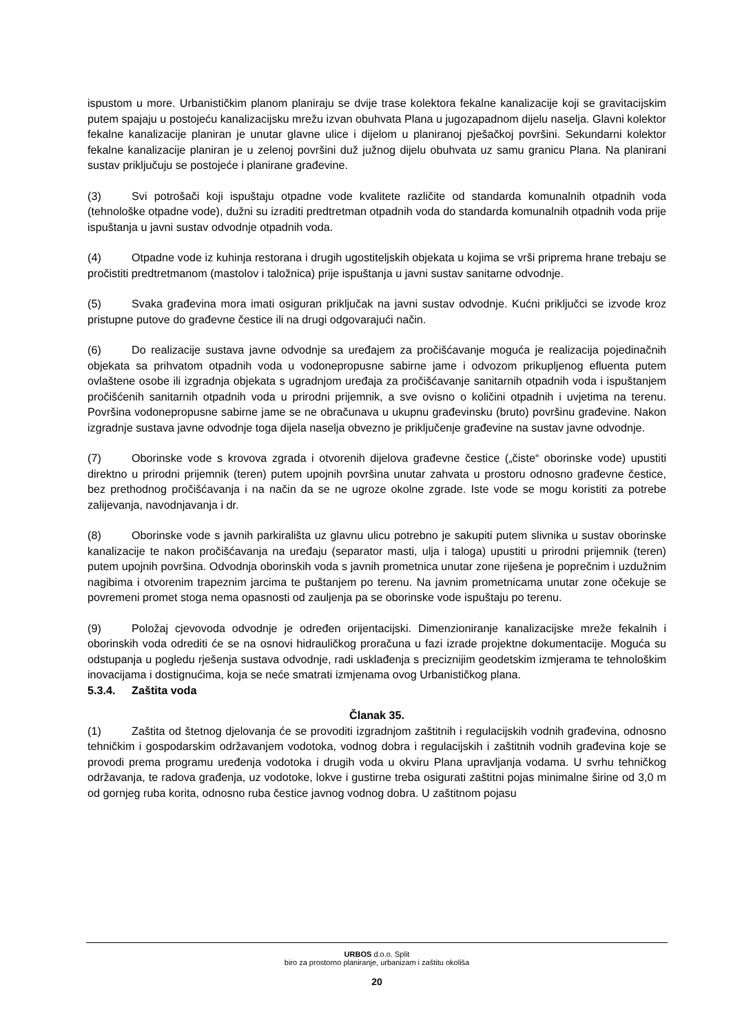ispustom u more. Urbanističkim planom planiraju se dvije trase kolektora fekalne kanalizacije koji se gravitacijskim putem spajaju u postojeću kanalizacijsku mrežu izvan obuhvata Plana u jugozapadnom dijelu naselja. Glavni kolektor fekalne kanalizacije planiran je unutar glavne ulice i dijelom u planiranoj pješačkoj površini. Sekundarni kolektor fekalne kanalizacije planiran je u zelenoj površini duž južnog dijelu obuhvata uz samu granicu Plana. Na planirani sustav priključuju se postojeće i planirane građevine.
(3) Svi potrošači koji ispuštaju otpadne vode kvalitete različite od standarda komunalnih otpadnih voda (tehnološke otpadne vode), dužni su izraditi predtretman otpadnih voda do standarda komunalnih otpadnih voda prije ispuštanja u javni sustav odvodnje otpadnih voda.
(4) Otpadne vode iz kuhinja restorana i drugih ugostiteljskih objekata u kojima se vrši priprema hrane trebaju se pročistiti predtretmanom (mastolov i taložnica) prije ispuštanja u javni sustav sanitarne odvodnje.
(5) Svaka građevina mora imati osiguran priključak na javni sustav odvodnje. Kućni priključci se izvode kroz pristupne putove do građevne čestice ili na drugi odgovarajući način.
(6) Do realizacije sustava javne odvodnje sa uređajem za pročišćavanje moguća je realizacija pojedinačnih objekata sa prihvatom otpadnih voda u vodonepropusne sabirne jame i odvozom prikupljenog efluenta putem ovlaštene osobe ili izgradnja objekata s ugradnjom uređaja za pročišćavanje sanitarnih otpadnih voda i ispuštanjem pročišćenih sanitarnih otpadnih voda u prirodni prijemnik, a sve ovisno o količini otpadnih i uvjetima na terenu. Površina vodonepropusne sabirne jame se ne obračunava u ukupnu građevinsku (bruto) površinu građevine. Nakon izgradnje sustava javne odvodnje toga dijela naselja obvezno je priključenje građevine na sustav javne odvodnje.
(7) Oborinske vode s krovova zgrada i otvorenih dijelova građevne čestice („čiste“ oborinske vode) upustiti direktno u prirodni prijemnik (teren) putem upojnih površina unutar zahvata u prostoru odnosno građevne čestice, bez prethodnog pročišćavanja i na način da se ne ugroze okolne zgrade. Iste vode se mogu koristiti za potrebe zalijevanja, navodnjavanja i dr.
(8) Oborinske vode s javnih parkirališta uz glavnu ulicu potrebno je sakupiti putem slivnika u sustav oborinske kanalizacije te nakon pročišćavanja na uređaju (separator masti, ulja i taloga) upustiti u prirodni prijemnik (teren) putem upojnih površina. Odvodnja oborinskih voda s javnih prometnica unutar zone riješena je poprečnim i uzdužnim nagibima i otvorenim trapeznim jarcima te puštanjem po terenu. Na javnim prometnicama unutar zone očekuje se povremeni promet stoga nema opasnosti od zauljenja pa se oborinske vode ispuštaju po terenu.
(9) Položaj cjevovoda odvodnje je određen orijentacijski. Dimenzioniranje kanalizacijske mreže fekalnih i oborinskih voda odrediti će se na osnovi hidrauličkog proračuna u fazi izrade projektne dokumentacije. Moguća su odstupanja u pogledu rješenja sustava odvodnje, radi usklađenja s preciznijim geodetskim izmjerama te tehnološkim inovacijama i dostignućima, koja se neće smatrati izmjenama ovog Urbanističkog plana.
5.3.4. Zaštita voda
Članak 35.
(1) Zaštita od štetnog djelovanja će se provoditi izgradnjom zaštitnih i regulacijskih vodnih građevina, odnosno tehničkim i gospodarskim održavanjem vodotoka, vodnog dobra i regulacijskih i zaštitnih vodnih građevina koje se provodi prema programu uređenja vodotoka i drugih voda u okviru Plana upravljanja vodama. U svrhu tehničkog održavanja, te radova građenja, uz vodotoke, lokve i gustirne treba osigurati zaštitni pojas minimalne širine od 3,0 m od gornjeg ruba korita, odnosno ruba čestice javnog vodnog dobra. U zaštitnom pojasu
URBOS d.o.o. Split
biro za prostorno planiranje, urbanizam i zaštitu okoliša
20